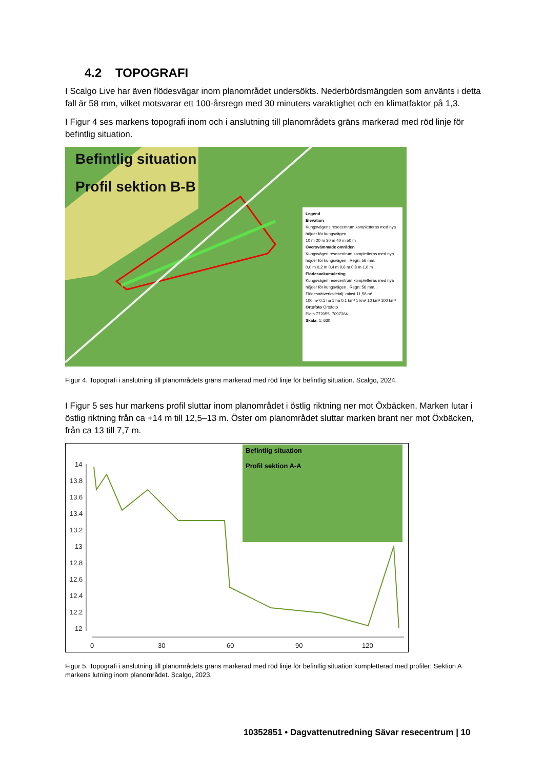4.2 TOPOGRAFI
I Scalgo Live har även flödesvägar inom planområdet undersökts. Nederbördsmängden som använts i detta fall är 58 mm, vilket motsvarar ett 100-årsregn med 30 minuters varaktighet och en klimatfaktor på 1,3.
I Figur 4 ses markens topografi inom och i anslutning till planområdets gräns markerad med röd linje för befintlig situation.
Befintlig situation
Profil sektion B-B
Legend
Elevation
Kungsvägens resecentrum kompletteras med nya höjder för kungsvägen
10 m 20 m 30 m 40 m 50 m
Översvämmade områden
Kungsvägen resecentrum kompletteras med nya höjder för kungsvägen , Regn: 56 mm.
0,0 m 0,2 m 0,4 m 0,6 m 0,8 m 1,0 m
Flödesackumulering
Kungsvägen resecentrum kompletteras med nya höjder för kungsvägen , Regn: 56 mm. , Flödesnätverksdetalj: minst 11,58 m².
100 m² 0,1 ha 1 ha 0,1 km² 1 km² 10 km² 100 km²
Ortofoto Ortofoto
Plats 772055, 7097364
Skala: 1: 630
Figur 4. Topografi i anslutning till planområdets gräns markerad med röd linje för befintlig situation. Scalgo, 2024.
I Figur 5 ses hur markens profil sluttar inom planområdet i östlig riktning ner mot Öxbäcken. Marken lutar i östlig riktning från ca +14 m till 12,5–13 m. Öster om planområdet sluttar marken brant ner mot Öxbäcken, från ca 13 till 7,7 m.
Befintlig situation
Profil sektion A-A
14
13.8
13.6
13.4
13.2
13
12.8
12.6
12.4
12.2
12
0
30
60
90
120
Figur 5. Topografi i anslutning till planområdets gräns markerad med röd linje för befintlig situation kompletterad med profiler: Sektion A markens lutning inom planområdet. Scalgo, 2023.
10352851 • Dagvattenutredning Sävar resecentrum | 10